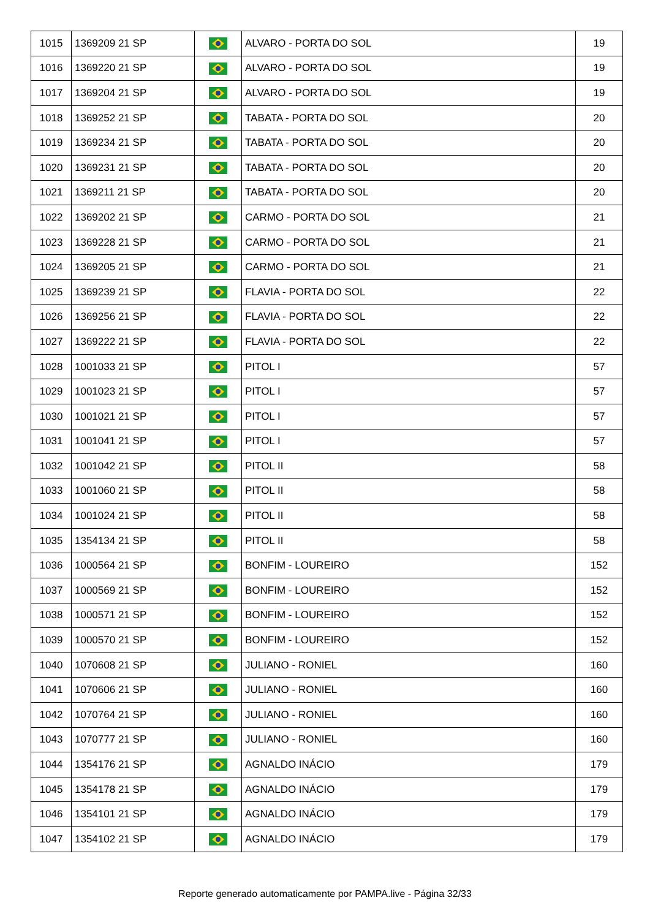| 1015 | 1369209 21 SP | | ALVARO - PORTA DO SOL | 19 |
| 1016 | 1369220 21 SP | | ALVARO - PORTA DO SOL | 19 |
| 1017 | 1369204 21 SP | | ALVARO - PORTA DO SOL | 19 |
| 1018 | 1369252 21 SP | | TABATA - PORTA DO SOL | 20 |
| 1019 | 1369234 21 SP | | TABATA - PORTA DO SOL | 20 |
| 1020 | 1369231 21 SP | | TABATA - PORTA DO SOL | 20 |
| 1021 | 1369211 21 SP | | TABATA - PORTA DO SOL | 20 |
| 1022 | 1369202 21 SP | | CARMO - PORTA DO SOL | 21 |
| 1023 | 1369228 21 SP | | CARMO - PORTA DO SOL | 21 |
| 1024 | 1369205 21 SP | | CARMO - PORTA DO SOL | 21 |
| 1025 | 1369239 21 SP | | FLAVIA - PORTA DO SOL | 22 |
| 1026 | 1369256 21 SP | | FLAVIA - PORTA DO SOL | 22 |
| 1027 | 1369222 21 SP | | FLAVIA - PORTA DO SOL | 22 |
| 1028 | 1001033 21 SP | | PITOL I | 57 |
| 1029 | 1001023 21 SP | | PITOL I | 57 |
| 1030 | 1001021 21 SP | | PITOL I | 57 |
| 1031 | 1001041 21 SP | | PITOL I | 57 |
| 1032 | 1001042 21 SP | | PITOL II | 58 |
| 1033 | 1001060 21 SP | | PITOL II | 58 |
| 1034 | 1001024 21 SP | | PITOL II | 58 |
| 1035 | 1354134 21 SP | | PITOL II | 58 |
| 1036 | 1000564 21 SP | | BONFIM - LOUREIRO | 152 |
| 1037 | 1000569 21 SP | | BONFIM - LOUREIRO | 152 |
| 1038 | 1000571 21 SP | | BONFIM - LOUREIRO | 152 |
| 1039 | 1000570 21 SP | | BONFIM - LOUREIRO | 152 |
| 1040 | 1070608 21 SP | | JULIANO - RONIEL | 160 |
| 1041 | 1070606 21 SP | | JULIANO - RONIEL | 160 |
| 1042 | 1070764 21 SP | | JULIANO - RONIEL | 160 |
| 1043 | 1070777 21 SP | | JULIANO - RONIEL | 160 |
| 1044 | 1354176 21 SP | | AGNALDO INÁCIO | 179 |
| 1045 | 1354178 21 SP | | AGNALDO INÁCIO | 179 |
| 1046 | 1354101 21 SP | | AGNALDO INÁCIO | 179 |
| 1047 | 1354102 21 SP | | AGNALDO INÁCIO | 179 |
Reporte generado automaticamente por PAMPA.live - Página 32/33